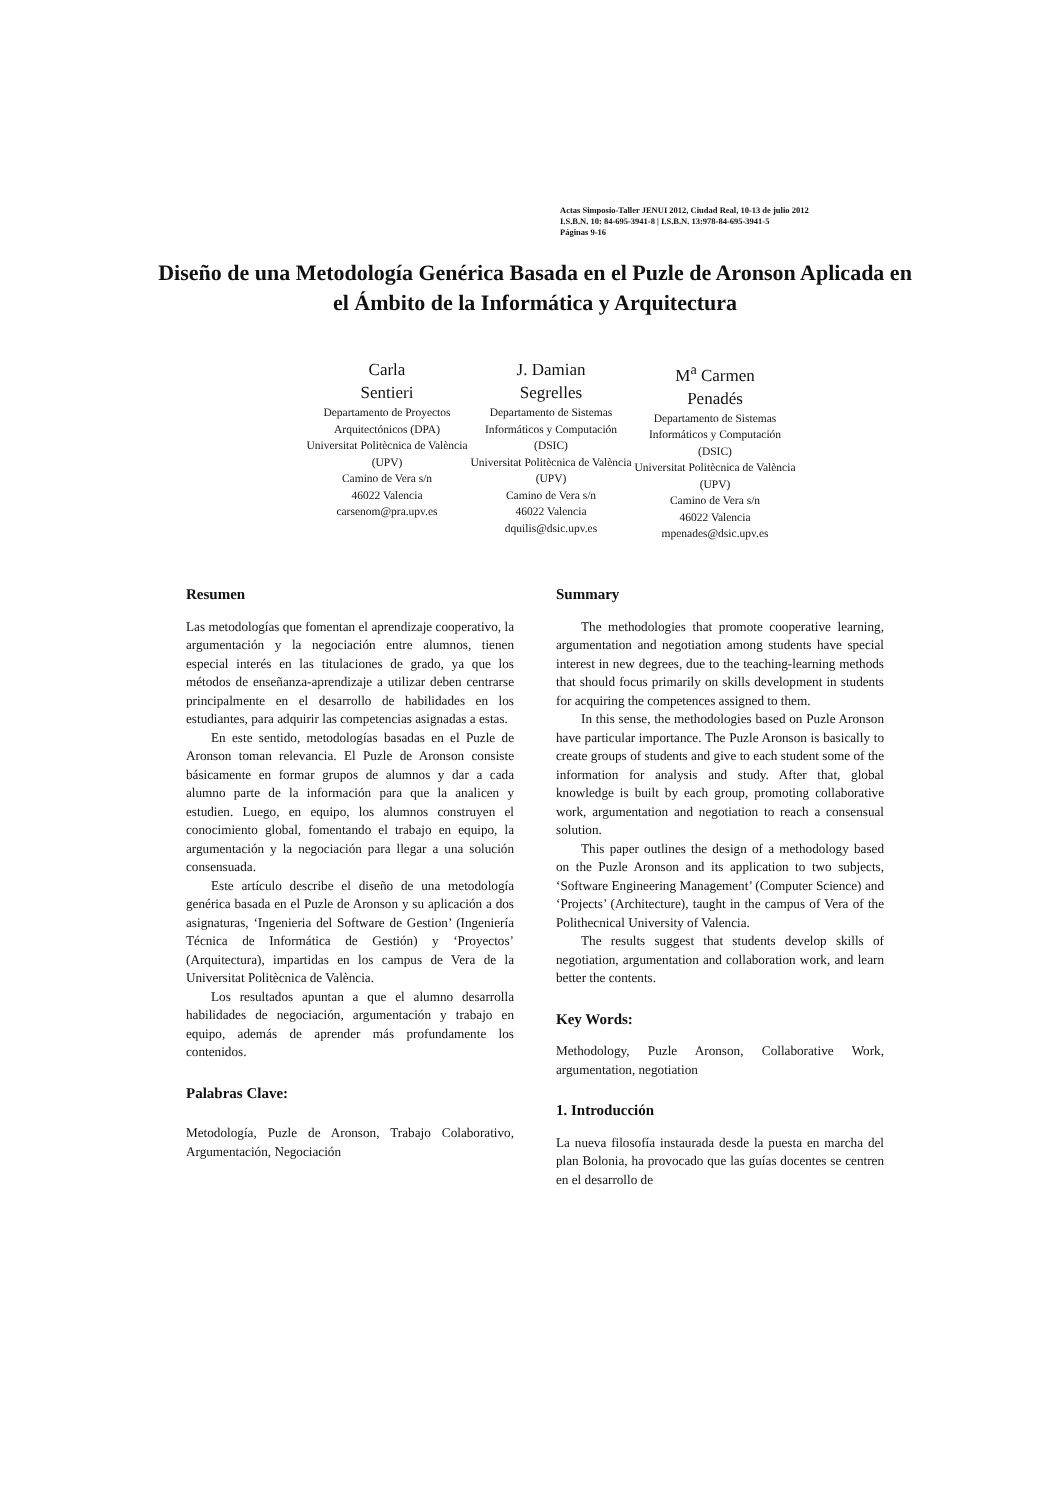Actas Simposio-Taller JENUI 2012, Ciudad Real, 10-13 de julio 2012
I.S.B.N. 10: 84-695-3941-8 | I.S.B.N. 13:978-84-695-3941-5
Páginas 9-16
Diseño de una Metodología Genérica Basada en el Puzle de Aronson Aplicada en el Ámbito de la Informática y Arquitectura
Carla
Sentieri
Departamento de Proyectos Arquitectónicos (DPA)
Universitat Politècnica de València (UPV)
Camino de Vera s/n
46022 Valencia
carsenom@pra.upv.es
J. Damian
Segrelles
Departamento de Sistemas Informáticos y Computación (DSIC)
Universitat Politècnica de València (UPV)
Camino de Vera s/n
46022 Valencia
dquilis@dsic.upv.es
M<sup>a</sup> Carmen
Penadés
Departamento de Sistemas Informáticos y Computación (DSIC)
Universitat Politècnica de València (UPV)
Camino de Vera s/n
46022 Valencia
mpenades@dsic.upv.es
Resumen
Las metodologías que fomentan el aprendizaje cooperativo, la argumentación y la negociación entre alumnos, tienen especial interés en las titulaciones de grado, ya que los métodos de enseñanza-aprendizaje a utilizar deben centrarse principalmente en el desarrollo de habilidades en los estudiantes, para adquirir las competencias asignadas a estas.
En este sentido, metodologías basadas en el Puzle de Aronson toman relevancia. El Puzle de Aronson consiste básicamente en formar grupos de alumnos y dar a cada alumno parte de la información para que la analicen y estudien. Luego, en equipo, los alumnos construyen el conocimiento global, fomentando el trabajo en equipo, la argumentación y la negociación para llegar a una solución consensuada.
Este artículo describe el diseño de una metodología genérica basada en el Puzle de Aronson y su aplicación a dos asignaturas, ‘Ingenieria del Software de Gestion’ (Ingeniería Técnica de Informática de Gestión) y ‘Proyectos’ (Arquitectura), impartidas en los campus de Vera de la Universitat Politècnica de València.
Los resultados apuntan a que el alumno desarrolla habilidades de negociación, argumentación y trabajo en equipo, además de aprender más profundamente los contenidos.
Palabras Clave:
Metodología, Puzle de Aronson, Trabajo Colaborativo, Argumentación, Negociación
Summary
The methodologies that promote cooperative learning, argumentation and negotiation among students have special interest in new degrees, due to the teaching-learning methods that should focus primarily on skills development in students for acquiring the competences assigned to them.
In this sense, the methodologies based on Puzle Aronson have particular importance. The Puzle Aronson is basically to create groups of students and give to each student some of the information for analysis and study. After that, global knowledge is built by each group, promoting collaborative work, argumentation and negotiation to reach a consensual solution.
This paper outlines the design of a methodology based on the Puzle Aronson and its application to two subjects, ‘Software Engineering Management’ (Computer Science) and ‘Projects’ (Architecture), taught in the campus of Vera of the Polithecnical University of Valencia.
The results suggest that students develop skills of negotiation, argumentation and collaboration work, and learn better the contents.
Key Words:
Methodology, Puzle Aronson, Collaborative Work, argumentation, negotiation
1. Introducción
La nueva filosofía instaurada desde la puesta en marcha del plan Bolonia, ha provocado que las guías docentes se centren en el desarrollo de